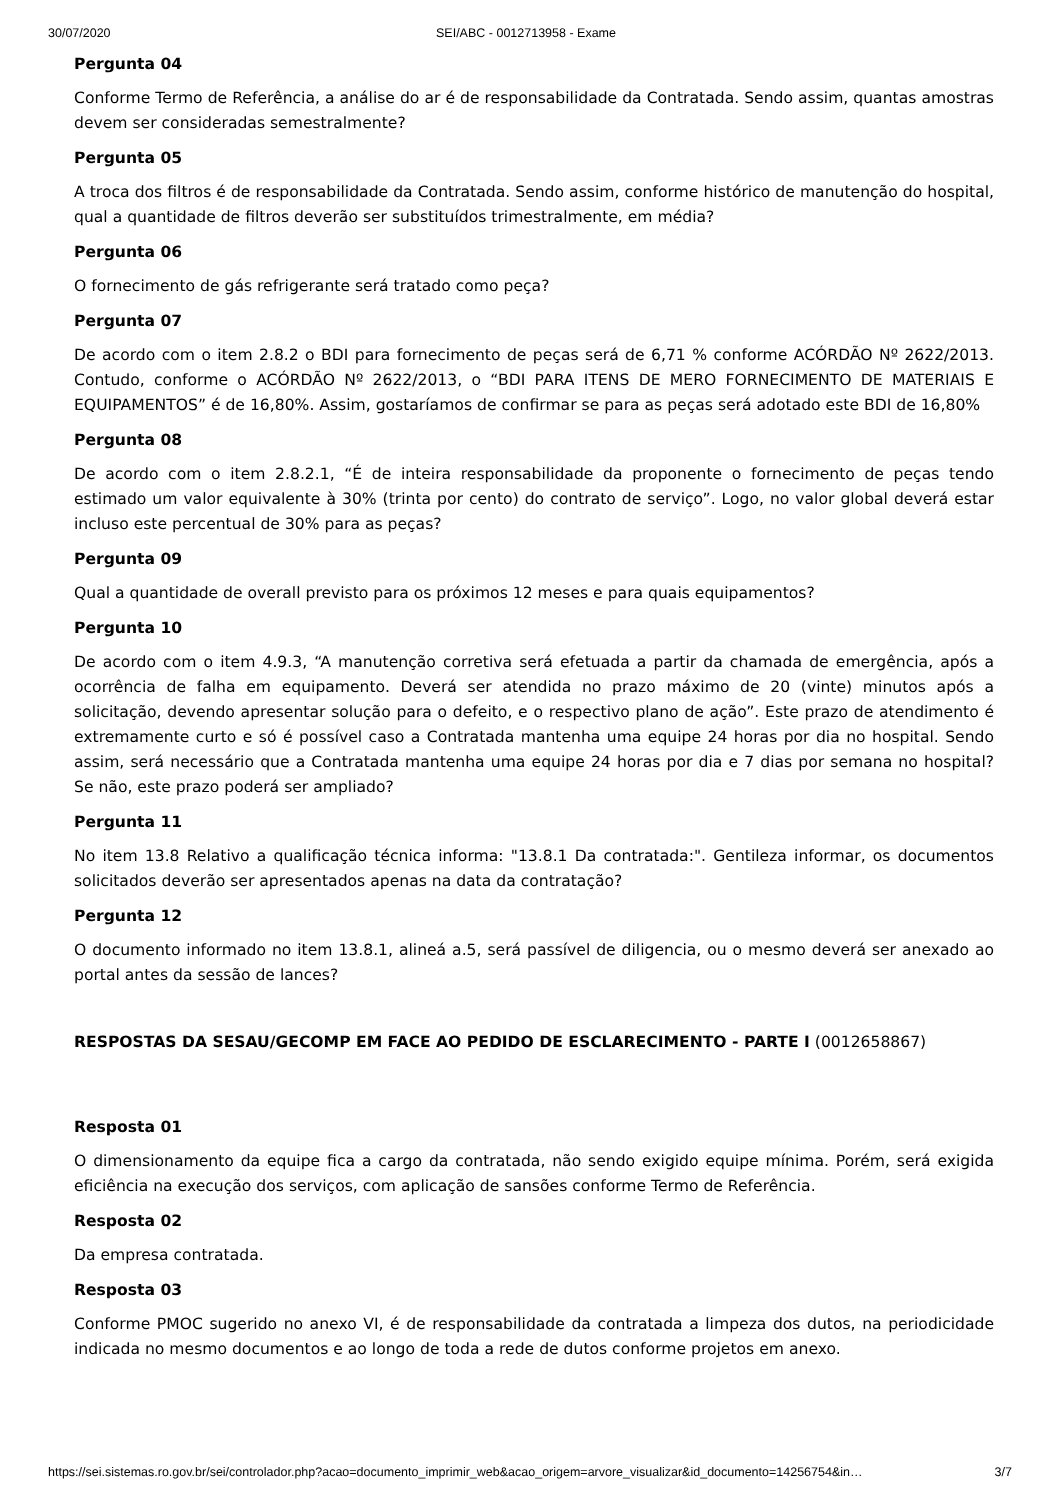30/07/2020 SEI/ABC - 0012713958 - Exame
Pergunta 04
Conforme Termo de Referência, a análise do ar é de responsabilidade da Contratada. Sendo assim, quantas amostras devem ser consideradas semestralmente?
Pergunta 05
A troca dos filtros é de responsabilidade da Contratada. Sendo assim, conforme histórico de manutenção do hospital, qual a quantidade de filtros deverão ser substituídos trimestralmente, em média?
Pergunta 06
O fornecimento de gás refrigerante será tratado como peça?
Pergunta 07
De acordo com o item 2.8.2 o BDI para fornecimento de peças será de 6,71 % conforme ACÓRDÃO Nº 2622/2013. Contudo, conforme o ACÓRDÃO Nº 2622/2013, o “BDI PARA ITENS DE MERO FORNECIMENTO DE MATERIAIS E EQUIPAMENTOS” é de 16,80%. Assim, gostaríamos de confirmar se para as peças será adotado este BDI de 16,80%
Pergunta 08
De acordo com o item 2.8.2.1, “É de inteira responsabilidade da proponente o fornecimento de peças tendo estimado um valor equivalente à 30% (trinta por cento) do contrato de serviço”. Logo, no valor global deverá estar incluso este percentual de 30% para as peças?
Pergunta 09
Qual a quantidade de overall previsto para os próximos 12 meses e para quais equipamentos?
Pergunta 10
De acordo com o item 4.9.3, “A manutenção corretiva será efetuada a partir da chamada de emergência, após a ocorrência de falha em equipamento. Deverá ser atendida no prazo máximo de 20 (vinte) minutos após a solicitação, devendo apresentar solução para o defeito, e o respectivo plano de ação”. Este prazo de atendimento é extremamente curto e só é possível caso a Contratada mantenha uma equipe 24 horas por dia no hospital. Sendo assim, será necessário que a Contratada mantenha uma equipe 24 horas por dia e 7 dias por semana no hospital? Se não, este prazo poderá ser ampliado?
Pergunta 11
No item 13.8 Relativo a qualificação técnica informa: "13.8.1 Da contratada:". Gentileza informar, os documentos solicitados deverão ser apresentados apenas na data da contratação?
Pergunta 12
O documento informado no item 13.8.1, alineá a.5, será passível de diligencia, ou o mesmo deverá ser anexado ao portal antes da sessão de lances?
RESPOSTAS DA SESAU/GECOMP EM FACE AO PEDIDO DE ESCLARECIMENTO - PARTE I (0012658867)
Resposta 01
O dimensionamento da equipe fica a cargo da contratada, não sendo exigido equipe mínima. Porém, será exigida eficiência na execução dos serviços, com aplicação de sansões conforme Termo de Referência.
Resposta 02
Da empresa contratada.
Resposta 03
Conforme PMOC sugerido no anexo VI, é de responsabilidade da contratada a limpeza dos dutos, na periodicidade indicada no mesmo documentos e ao longo de toda a rede de dutos conforme projetos em anexo.
https://sei.sistemas.ro.gov.br/sei/controlador.php?acao=documento_imprimir_web&acao_origem=arvore_visualizar&id_documento=14256754&in… 3/7